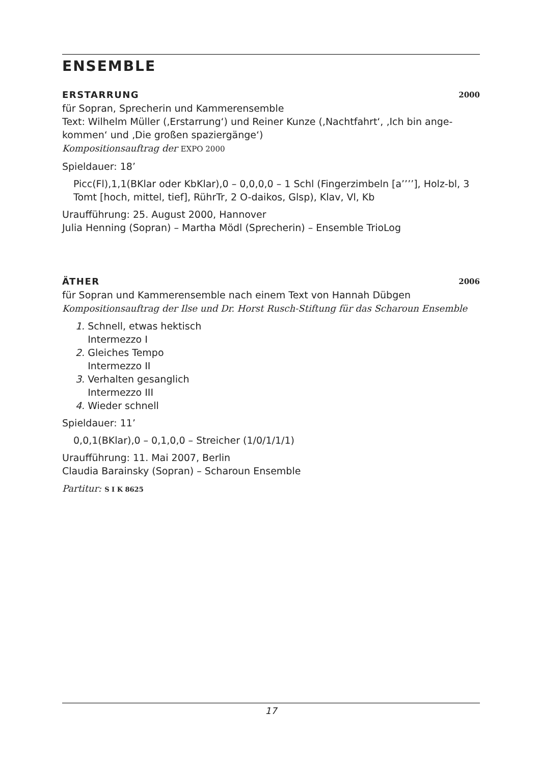ENSEMBLE
ERSTARRUNG 2000
für Sopran, Sprecherin und Kammerensemble
Text: Wilhelm Müller (‚Erstarrung‘) und Reiner Kunze (‚Nachtfahrt‘, ‚Ich bin ange-kommen‘ und ‚Die großen spaziergänge‘)
Kompositionsauftrag der EXPO 2000
Spieldauer: 18’
Picc(Fl),1,1(BKlar oder KbKlar),0 – 0,0,0,0 – 1 Schl (Fingerzimbeln [a’’’’], Holz-bl, 3 Tomt [hoch, mittel, tief], RührTr, 2 O-daikos, Glsp), Klav, Vl, Kb
Uraufführung: 25. August 2000, Hannover
Julia Henning (Sopran) – Martha Mödl (Sprecherin) – Ensemble TrioLog
ÄTHER 2006
für Sopran und Kammerensemble nach einem Text von Hannah Dübgen
Kompositionsauftrag der Ilse und Dr. Horst Rusch-Stiftung für das Scharoun Ensemble
1. Schnell, etwas hektisch
Intermezzo I
2. Gleiches Tempo
Intermezzo II
3. Verhalten gesanglich
Intermezzo III
4. Wieder schnell
Spieldauer: 11’
0,0,1(BKlar),0 – 0,1,0,0 – Streicher (1/0/1/1/1)
Uraufführung: 11. Mai 2007, Berlin
Claudia Barainsky (Sopran) – Scharoun Ensemble
Partitur: S I K 8625
17